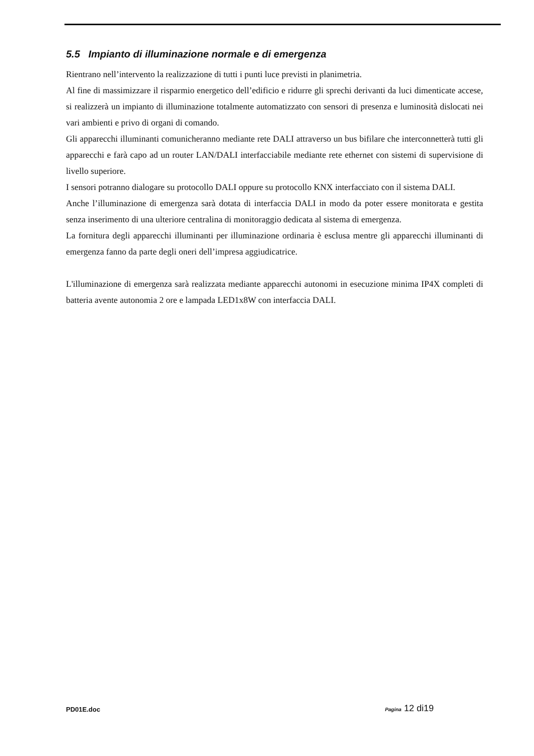5.5 Impianto di illuminazione normale e di emergenza
Rientrano nell’intervento la realizzazione di tutti i punti luce previsti in planimetria.
Al fine di massimizzare il risparmio energetico dell’edificio e ridurre gli sprechi derivanti da luci dimenticate accese, si realizzerà un impianto di illuminazione totalmente automatizzato con sensori di presenza e luminosità dislocati nei vari ambienti e privo di organi di comando.
Gli apparecchi illuminanti comunicheranno mediante rete DALI attraverso un bus bifilare che interconnetterà tutti gli apparecchi e farà capo ad un router LAN/DALI interfacciabile mediante rete ethernet con sistemi di supervisione di livello superiore.
I sensori potranno dialogare su protocollo DALI oppure su protocollo KNX interfacciato con il sistema DALI.
Anche l’illuminazione di emergenza sarà dotata di interfaccia DALI in modo da poter essere monitorata e gestita senza inserimento di una ulteriore centralina di monitoraggio dedicata al sistema di emergenza.
La fornitura degli apparecchi illuminanti per illuminazione ordinaria è esclusa mentre gli apparecchi illuminanti di emergenza fanno da parte degli oneri dell’impresa aggiudicatrice.
L'illuminazione di emergenza sarà realizzata mediante apparecchi autonomi in esecuzione minima IP4X completi di batteria avente autonomia 2 ore e lampada LED1x8W con interfaccia DALI.
PD01E.doc Pagina 12 di19